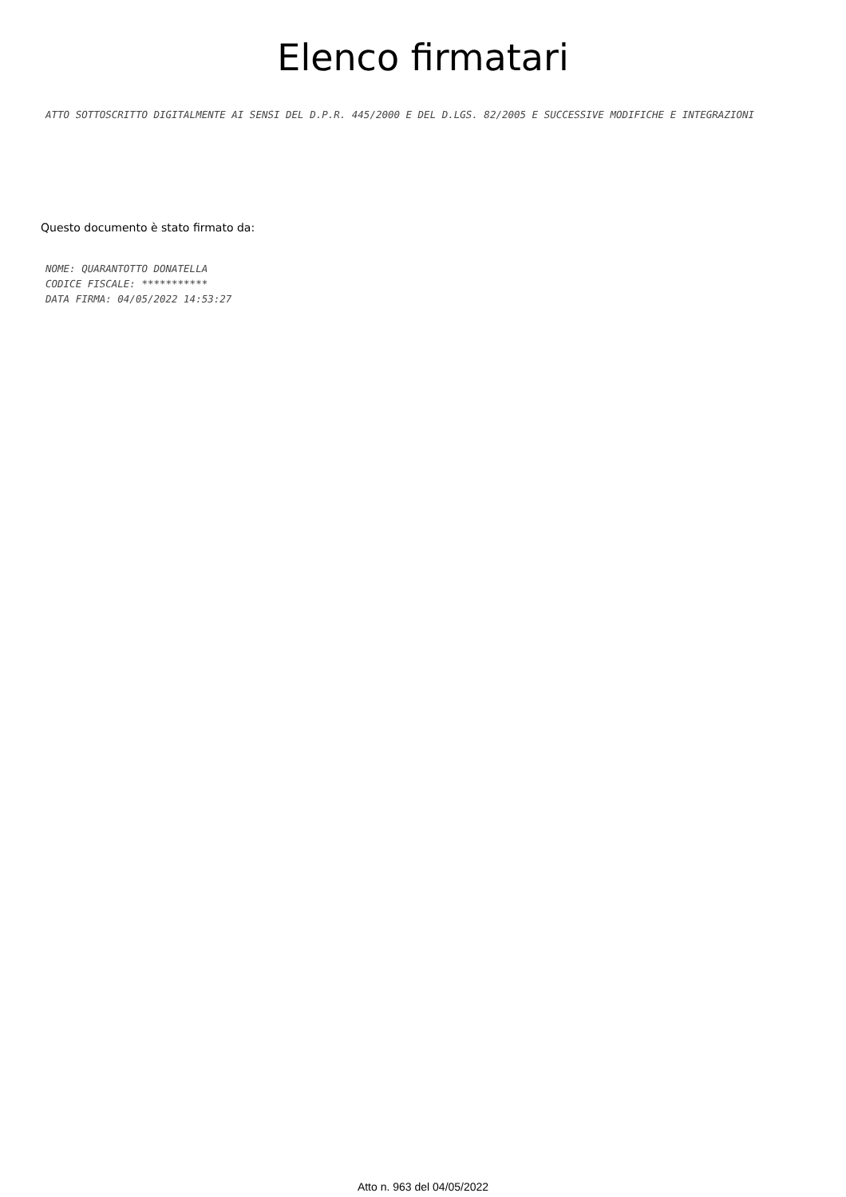Elenco firmatari
ATTO SOTTOSCRITTO DIGITALMENTE AI SENSI DEL D.P.R. 445/2000 E DEL D.LGS. 82/2005 E SUCCESSIVE MODIFICHE E INTEGRAZIONI
Questo documento è stato firmato da:
NOME: QUARANTOTTO DONATELLA
CODICE FISCALE: ***********
DATA FIRMA: 04/05/2022 14:53:27
Atto n. 963 del 04/05/2022